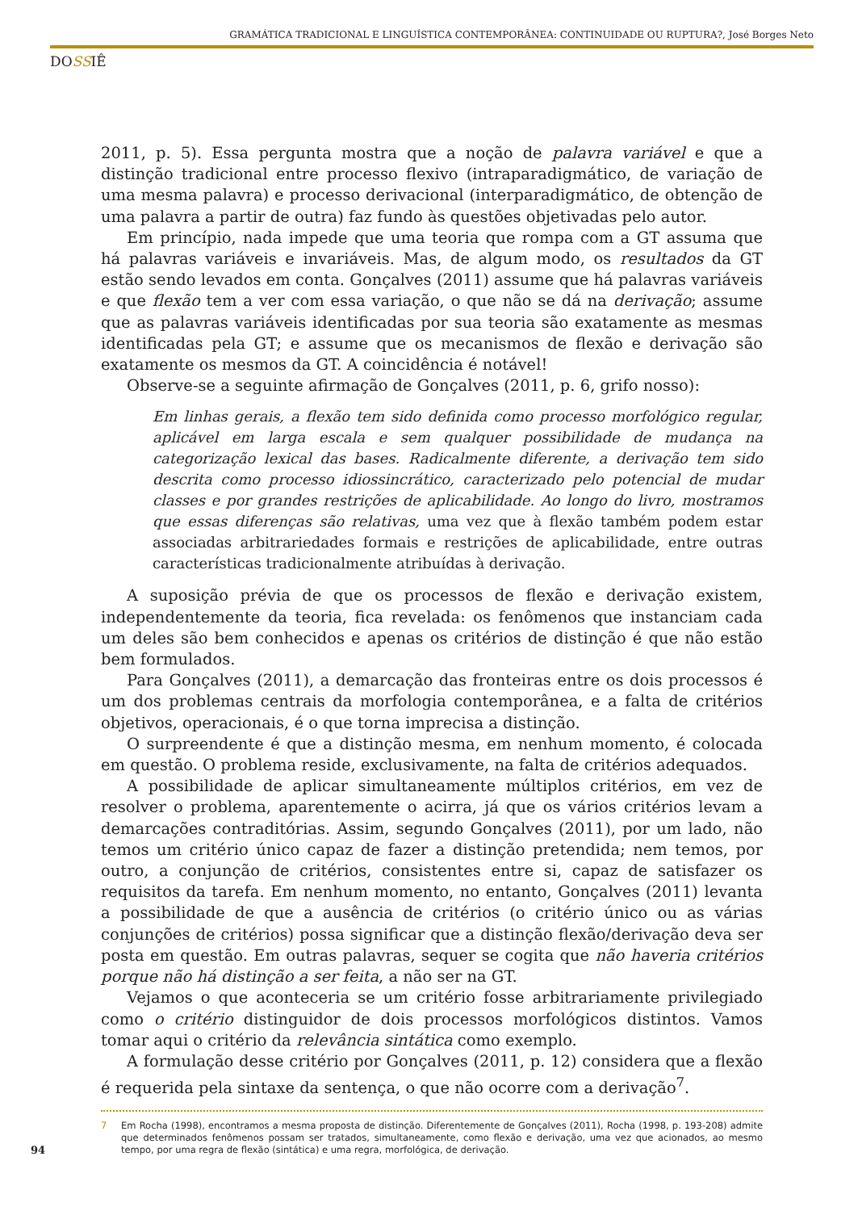GRAMÁTICA TRADICIONAL E LINGUÍSTICA CONTEMPORÂNEA: CONTINUIDADE OU RUPTURA?, José Borges Neto
DOSSIÊ
2011, p. 5). Essa pergunta mostra que a noção de palavra variável e que a distinção tradicional entre processo flexivo (intraparadigmático, de variação de uma mesma palavra) e processo derivacional (interparadigmático, de obtenção de uma palavra a partir de outra) faz fundo às questões objetivadas pelo autor.
Em princípio, nada impede que uma teoria que rompa com a GT assuma que há palavras variáveis e invariáveis. Mas, de algum modo, os resultados da GT estão sendo levados em conta. Gonçalves (2011) assume que há palavras variáveis e que flexão tem a ver com essa variação, o que não se dá na derivação; assume que as palavras variáveis identificadas por sua teoria são exatamente as mesmas identificadas pela GT; e assume que os mecanismos de flexão e derivação são exatamente os mesmos da GT. A coincidência é notável!
Observe-se a seguinte afirmação de Gonçalves (2011, p. 6, grifo nosso):
Em linhas gerais, a flexão tem sido definida como processo morfológico regular, aplicável em larga escala e sem qualquer possibilidade de mudança na categorização lexical das bases. Radicalmente diferente, a derivação tem sido descrita como processo idiossincrático, caracterizado pelo potencial de mudar classes e por grandes restrições de aplicabilidade. Ao longo do livro, mostramos que essas diferenças são relativas, uma vez que à flexão também podem estar associadas arbitrariedades formais e restrições de aplicabilidade, entre outras características tradicionalmente atribuídas à derivação.
A suposição prévia de que os processos de flexão e derivação existem, independentemente da teoria, fica revelada: os fenômenos que instanciam cada um deles são bem conhecidos e apenas os critérios de distinção é que não estão bem formulados.
Para Gonçalves (2011), a demarcação das fronteiras entre os dois processos é um dos problemas centrais da morfologia contemporânea, e a falta de critérios objetivos, operacionais, é o que torna imprecisa a distinção.
O surpreendente é que a distinção mesma, em nenhum momento, é colocada em questão. O problema reside, exclusivamente, na falta de critérios adequados.
A possibilidade de aplicar simultaneamente múltiplos critérios, em vez de resolver o problema, aparentemente o acirra, já que os vários critérios levam a demarcações contraditórias. Assim, segundo Gonçalves (2011), por um lado, não temos um critério único capaz de fazer a distinção pretendida; nem temos, por outro, a conjunção de critérios, consistentes entre si, capaz de satisfazer os requisitos da tarefa. Em nenhum momento, no entanto, Gonçalves (2011) levanta a possibilidade de que a ausência de critérios (o critério único ou as várias conjunções de critérios) possa significar que a distinção flexão/derivação deva ser posta em questão. Em outras palavras, sequer se cogita que não haveria critérios porque não há distinção a ser feita, a não ser na GT.
Vejamos o que aconteceria se um critério fosse arbitrariamente privilegiado como o critério distinguidor de dois processos morfológicos distintos. Vamos tomar aqui o critério da relevância sintática como exemplo.
A formulação desse critério por Gonçalves (2011, p. 12) considera que a flexão é requerida pela sintaxe da sentença, o que não ocorre com a derivação<sup>7</sup>.
7 Em Rocha (1998), encontramos a mesma proposta de distinção. Diferentemente de Gonçalves (2011), Rocha (1998, p. 193-208) admite que determinados fenômenos possam ser tratados, simultaneamente, como flexão e derivação, uma vez que acionados, ao mesmo tempo, por uma regra de flexão (sintática) e uma regra, morfológica, de derivação.
94